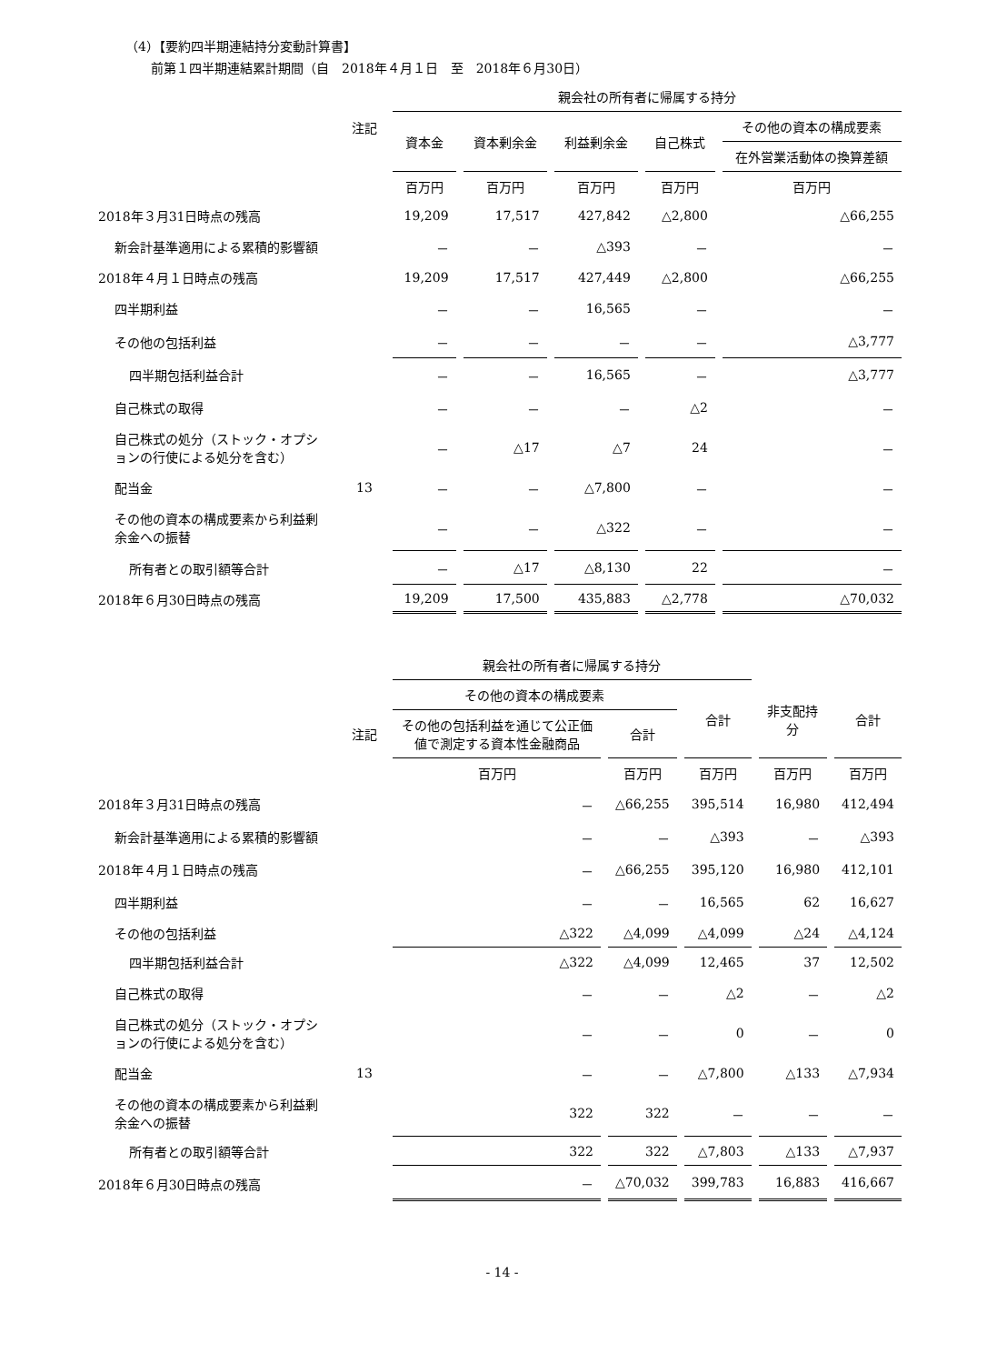（4）【要約四半期連結持分変動計算書】
前第１四半期連結累計期間（自　2018年４月１日　至　2018年６月30日）
| | | 親会社の所有者に帰属する持分 | | | | |
| --- | --- | --- | --- | --- | --- | --- |
| | 注記 | 資本金 | 資本剰余金 | 利益剰余金 | 自己株式 | その他の資本の構成要素 |
| | | | | | | 在外営業活動体の換算差額 |
| | | 百万円 | 百万円 | 百万円 | 百万円 | 百万円 |
| 2018年３月31日時点の残高 | | 19,209 | 17,517 | 427,842 | △2,800 | △66,255 |
| 新会計基準適用による累積的影響額 | | － | － | △393 | － | － |
| 2018年４月１日時点の残高 | | 19,209 | 17,517 | 427,449 | △2,800 | △66,255 |
| 四半期利益 | | － | － | 16,565 | － | － |
| その他の包括利益 | | － | － | － | － | △3,777 |
| 四半期包括利益合計 | | － | － | 16,565 | － | △3,777 |
| 自己株式の取得 | | － | － | － | △2 | － |
| 自己株式の処分（ストック・オプションの行使による処分を含む） | | － | △17 | △7 | 24 | － |
| 配当金 | 13 | － | － | △7,800 | － | － |
| その他の資本の構成要素から利益剰余金への振替 | | － | － | △322 | － | － |
| 所有者との取引額等合計 | | － | △17 | △8,130 | 22 | － |
| 2018年６月30日時点の残高 | | 19,209 | 17,500 | 435,883 | △2,778 | △70,032 |
| | | 親会社の所有者に帰属する持分 | | | | |
| --- | --- | --- | --- | --- | --- | --- |
| | | その他の資本の構成要素 | | 合計 | 非支配持分 | 合計 |
| | 注記 | その他の包括利益を通じて公正価値で測定する資本性金融商品 | 合計 | | | |
| | | 百万円 | 百万円 | 百万円 | 百万円 | 百万円 |
| 2018年３月31日時点の残高 | | － | △66,255 | 395,514 | 16,980 | 412,494 |
| 新会計基準適用による累積的影響額 | | － | － | △393 | － | △393 |
| 2018年４月１日時点の残高 | | － | △66,255 | 395,120 | 16,980 | 412,101 |
| 四半期利益 | | － | － | 16,565 | 62 | 16,627 |
| その他の包括利益 | | △322 | △4,099 | △4,099 | △24 | △4,124 |
| 四半期包括利益合計 | | △322 | △4,099 | 12,465 | 37 | 12,502 |
| 自己株式の取得 | | － | － | △2 | － | △2 |
| 自己株式の処分（ストック・オプションの行使による処分を含む） | | － | － | 0 | － | 0 |
| 配当金 | 13 | － | － | △7,800 | △133 | △7,934 |
| その他の資本の構成要素から利益剰余金への振替 | | 322 | 322 | － | － | － |
| 所有者との取引額等合計 | | 322 | 322 | △7,803 | △133 | △7,937 |
| 2018年６月30日時点の残高 | | － | △70,032 | 399,783 | 16,883 | 416,667 |
- 14 -